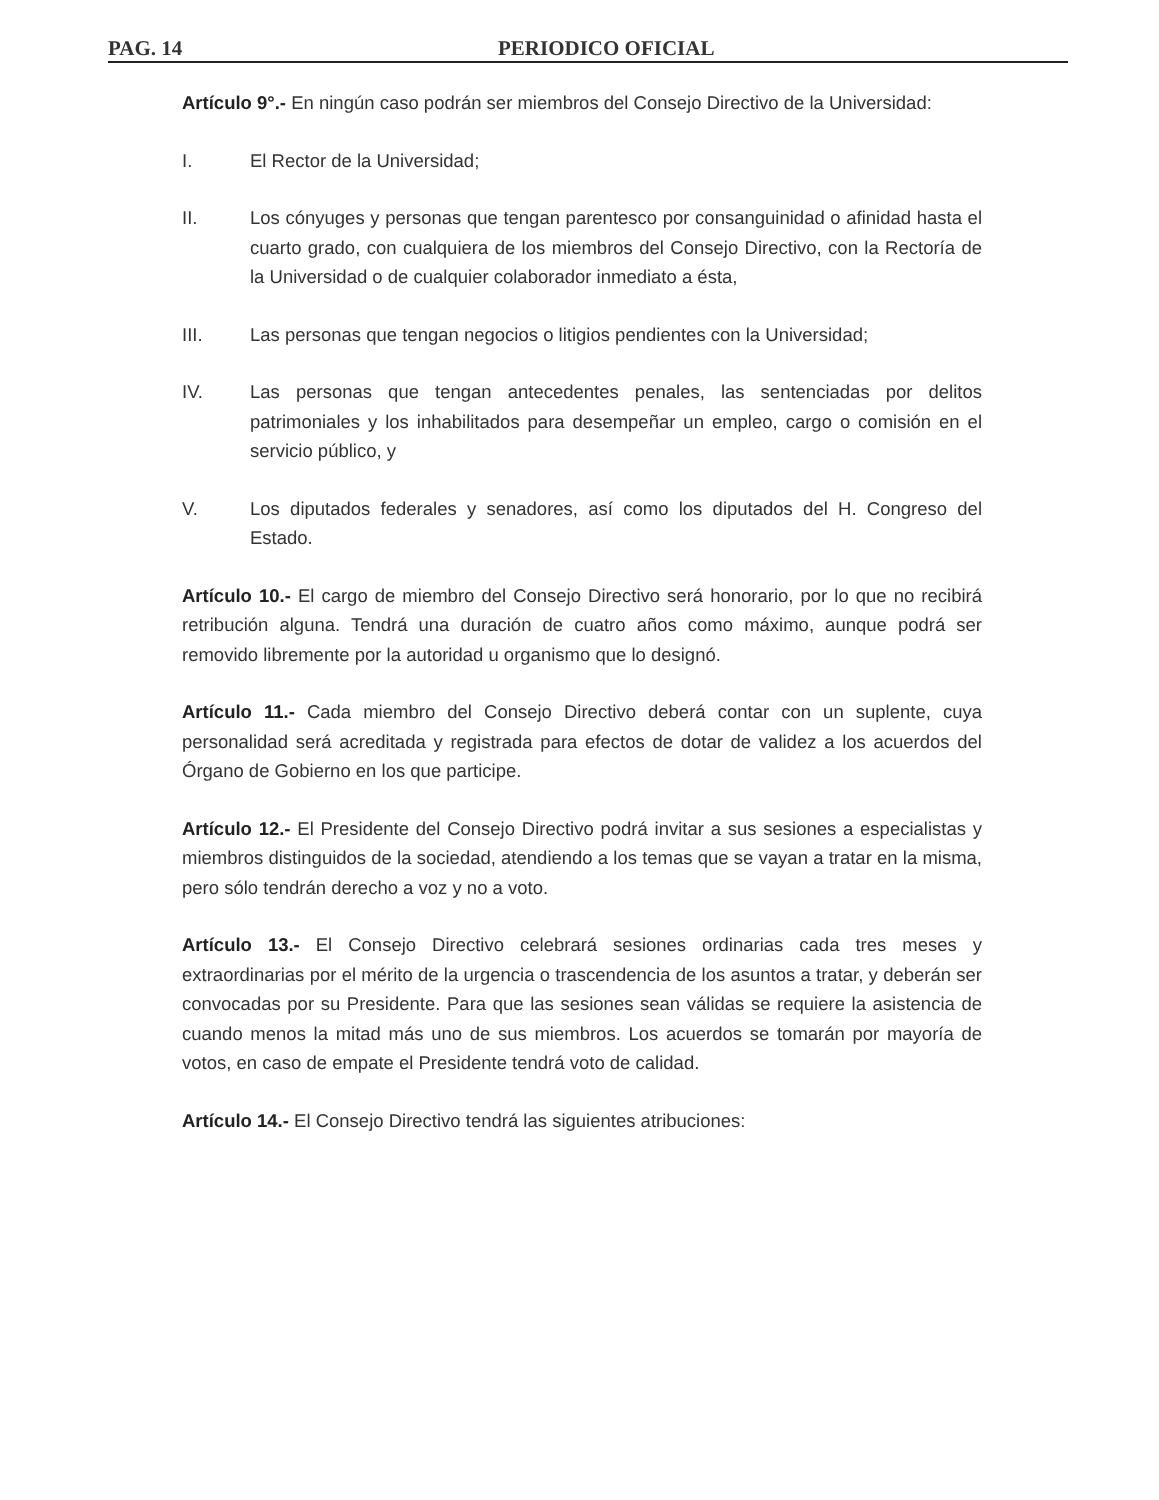PAG. 14 PERIODICO OFICIAL
Artículo 9°.- En ningún caso podrán ser miembros del Consejo Directivo de la Universidad:
I. El Rector de la Universidad;
II. Los cónyuges y personas que tengan parentesco por consanguinidad o afinidad hasta el cuarto grado, con cualquiera de los miembros del Consejo Directivo, con la Rectoría de la Universidad o de cualquier colaborador inmediato a ésta,
III. Las personas que tengan negocios o litigios pendientes con la Universidad;
IV. Las personas que tengan antecedentes penales, las sentenciadas por delitos patrimoniales y los inhabilitados para desempeñar un empleo, cargo o comisión en el servicio público, y
V. Los diputados federales y senadores, así como los diputados del H. Congreso del Estado.
Artículo 10.- El cargo de miembro del Consejo Directivo será honorario, por lo que no recibirá retribución alguna. Tendrá una duración de cuatro años como máximo, aunque podrá ser removido libremente por la autoridad u organismo que lo designó.
Artículo 11.- Cada miembro del Consejo Directivo deberá contar con un suplente, cuya personalidad será acreditada y registrada para efectos de dotar de validez a los acuerdos del Órgano de Gobierno en los que participe.
Artículo 12.- El Presidente del Consejo Directivo podrá invitar a sus sesiones a especialistas y miembros distinguidos de la sociedad, atendiendo a los temas que se vayan a tratar en la misma, pero sólo tendrán derecho a voz y no a voto.
Artículo 13.- El Consejo Directivo celebrará sesiones ordinarias cada tres meses y extraordinarias por el mérito de la urgencia o trascendencia de los asuntos a tratar, y deberán ser convocadas por su Presidente. Para que las sesiones sean válidas se requiere la asistencia de cuando menos la mitad más uno de sus miembros. Los acuerdos se tomarán por mayoría de votos, en caso de empate el Presidente tendrá voto de calidad.
Artículo 14.- El Consejo Directivo tendrá las siguientes atribuciones: